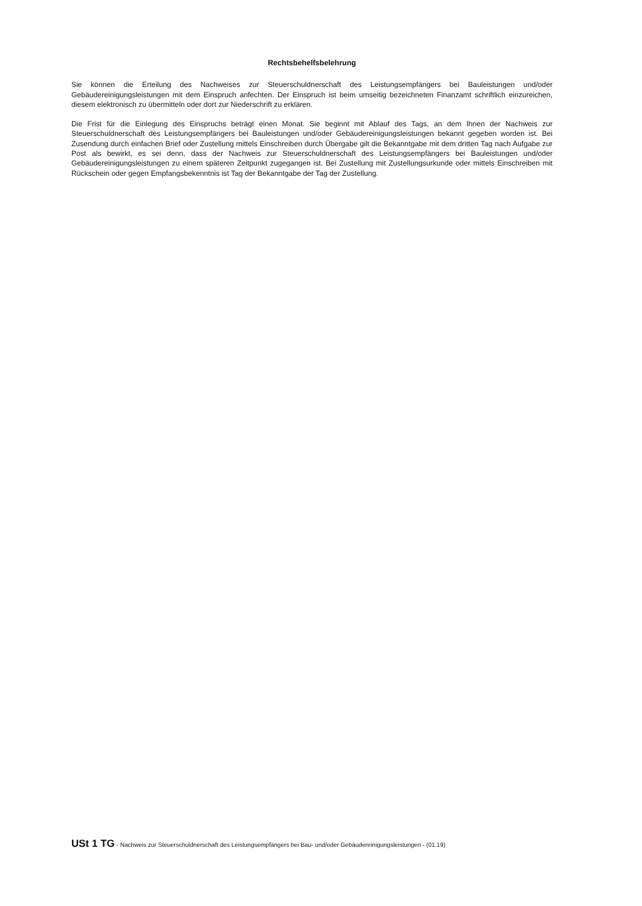Rechtsbehelfsbelehrung
Sie können die Erteilung des Nachweises zur Steuerschuldnerschaft des Leistungsempfängers bei Bauleistungen und/oder Gebäudereinigungsleistungen mit dem Einspruch anfechten. Der Einspruch ist beim umseitig bezeichneten Finanzamt schriftlich einzureichen, diesem elektronisch zu übermitteln oder dort zur Niederschrift zu erklären.
Die Frist für die Einlegung des Einspruchs beträgt einen Monat. Sie beginnt mit Ablauf des Tags, an dem Ihnen der Nachweis zur Steuerschuldnerschaft des Leistungsempfängers bei Bauleistungen und/oder Gebäudereinigungsleistungen bekannt gegeben worden ist. Bei Zusendung durch einfachen Brief oder Zustellung mittels Einschreiben durch Übergabe gilt die Bekanntgabe mit dem dritten Tag nach Aufgabe zur Post als bewirkt, es sei denn, dass der Nachweis zur Steuerschuldnerschaft des Leistungsempfängers bei Bauleistungen und/oder Gebäudereinigungsleistungen zu einem späteren Zeitpunkt zugegangen ist. Bei Zustellung mit Zustellungsurkunde oder mittels Einschreiben mit Rückschein oder gegen Empfangsbekenntnis ist Tag der Bekanntgabe der Tag der Zustellung.
USt 1 TG - Nachweis zur Steuerschuldnerschaft des Leistungsempfängers bei Bau- und/oder Gebäudereinigungsleistungen - (01.19)